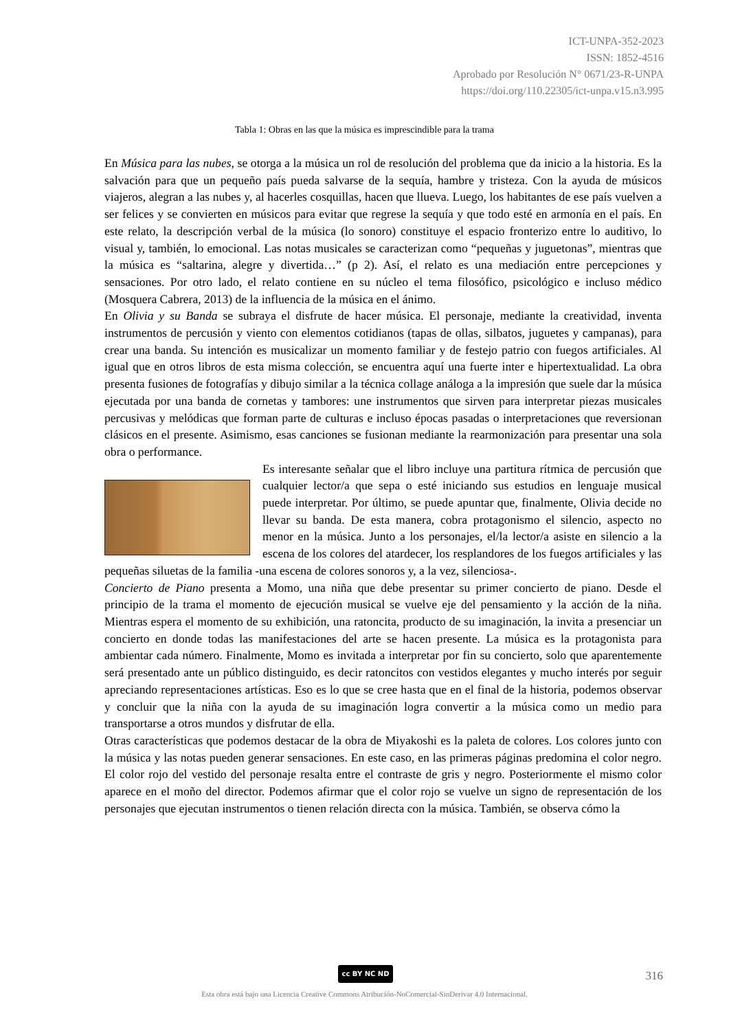ICT-UNPA-352-2023
ISSN: 1852-4516
Aprobado por Resolución N° 0671/23-R-UNPA
https://doi.org/110.22305/ict-unpa.v15.n3.995
Tabla 1: Obras en las que la música es imprescindible para la trama
En Música para las nubes, se otorga a la música un rol de resolución del problema que da inicio a la historia. Es la salvación para que un pequeño país pueda salvarse de la sequía, hambre y tristeza. Con la ayuda de músicos viajeros, alegran a las nubes y, al hacerles cosquillas, hacen que llueva. Luego, los habitantes de ese país vuelven a ser felices y se convierten en músicos para evitar que regrese la sequía y que todo esté en armonía en el país. En este relato, la descripción verbal de la música (lo sonoro) constituye el espacio fronterizo entre lo auditivo, lo visual y, también, lo emocional. Las notas musicales se caracterizan como “pequeñas y juguetonas”, mientras que la música es “saltarina, alegre y divertida…” (p 2). Así, el relato es una mediación entre percepciones y sensaciones. Por otro lado, el relato contiene en su núcleo el tema filosófico, psicológico e incluso médico (Mosquera Cabrera, 2013) de la influencia de la música en el ánimo.
En Olivia y su Banda se subraya el disfrute de hacer música. El personaje, mediante la creatividad, inventa instrumentos de percusión y viento con elementos cotidianos (tapas de ollas, silbatos, juguetes y campanas), para crear una banda. Su intención es musicalizar un momento familiar y de festejo patrio con fuegos artificiales. Al igual que en otros libros de esta misma colección, se encuentra aquí una fuerte inter e hipertextualidad. La obra presenta fusiones de fotografías y dibujo similar a la técnica collage análoga a la impresión que suele dar la música ejecutada por una banda de cornetas y tambores: une instrumentos que sirven para interpretar piezas musicales percusivas y melódicas que forman parte de culturas e incluso épocas pasadas o interpretaciones que reversionan clásicos en el presente. Asimismo, esas canciones se fusionan mediante la rearmonización para presentar una sola obra o performance.
Es interesante señalar que el libro incluye una partitura rítmica de percusión que cualquier lector/a que sepa o esté iniciando sus estudios en lenguaje musical puede interpretar. Por último, se puede apuntar que, finalmente, Olivia decide no llevar su banda. De esta manera, cobra protagonismo el silencio, aspecto no menor en la música. Junto a los personajes, el/la lector/a asiste en silencio a la escena de los colores del atardecer, los resplandores de los fuegos artificiales y las pequeñas siluetas de la familia -una escena de colores sonoros y, a la vez, silenciosa-.
Concierto de Piano presenta a Momo, una niña que debe presentar su primer concierto de piano. Desde el principio de la trama el momento de ejecución musical se vuelve eje del pensamiento y la acción de la niña. Mientras espera el momento de su exhibición, una ratoncita, producto de su imaginación, la invita a presenciar un concierto en donde todas las manifestaciones del arte se hacen presente. La música es la protagonista para ambientar cada número. Finalmente, Momo es invitada a interpretar por fin su concierto, solo que aparentemente será presentado ante un público distinguido, es decir ratoncitos con vestidos elegantes y mucho interés por seguir apreciando representaciones artísticas. Eso es lo que se cree hasta que en el final de la historia, podemos observar y concluir que la niña con la ayuda de su imaginación logra convertir a la música como un medio para transportarse a otros mundos y disfrutar de ella.
Otras características que podemos destacar de la obra de Miyakoshi es la paleta de colores. Los colores junto con la música y las notas pueden generar sensaciones. En este caso, en las primeras páginas predomina el color negro. El color rojo del vestido del personaje resalta entre el contraste de gris y negro. Posteriormente el mismo color aparece en el moño del director. Podemos afirmar que el color rojo se vuelve un signo de representación de los personajes que ejecutan instrumentos o tienen relación directa con la música. También, se observa cómo la
cc BY NC ND
316
Esta obra está bajo una Licencia Creative Commons Atribución-NoComercial-SinDerivar 4.0 Internacional.